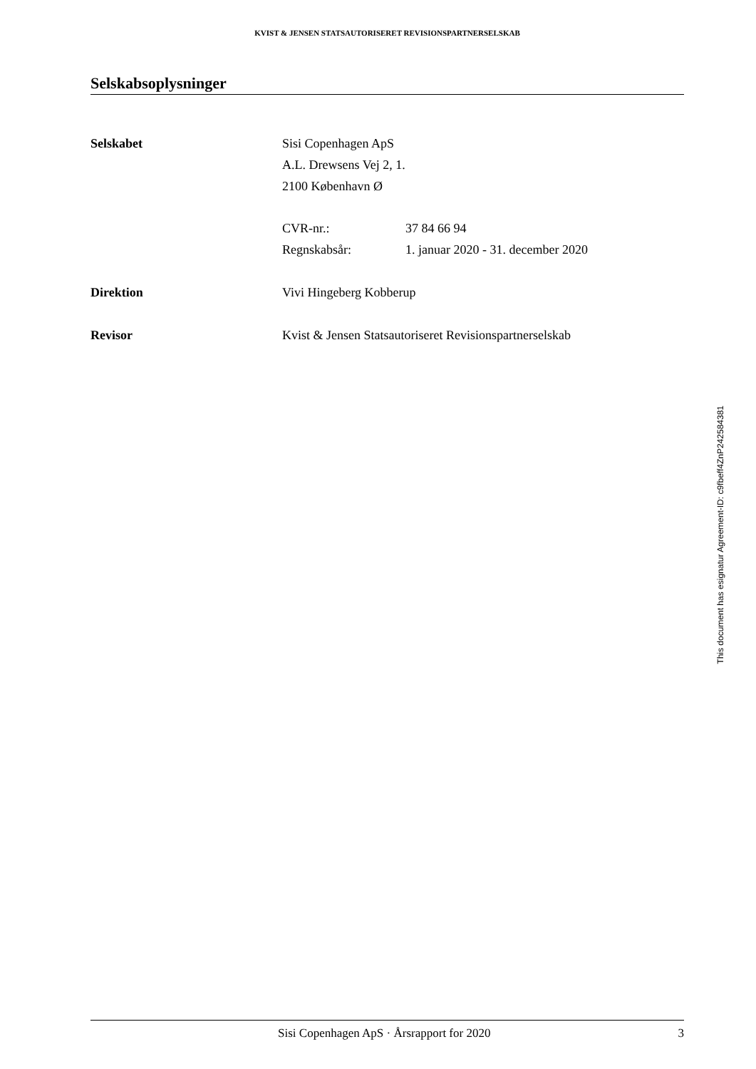KVIST & JENSEN STATSAUTORISERET REVISIONSPARTNERSELSKAB
Selskabsoplysninger
Selskabet Sisi Copenhagen ApS
A.L. Drewsens Vej 2, 1.
2100 København Ø
CVR-nr.: 37 84 66 94
Regnskabsår: 1. januar 2020 - 31. december 2020
Direktion Vivi Hingeberg Kobberup
Revisor Kvist & Jensen Statsautoriseret Revisionspartnerselskab
Sisi Copenhagen ApS · Årsrapport for 2020
3
This document has esignatur Agreement-ID: c9fbeff4ZnP242584381